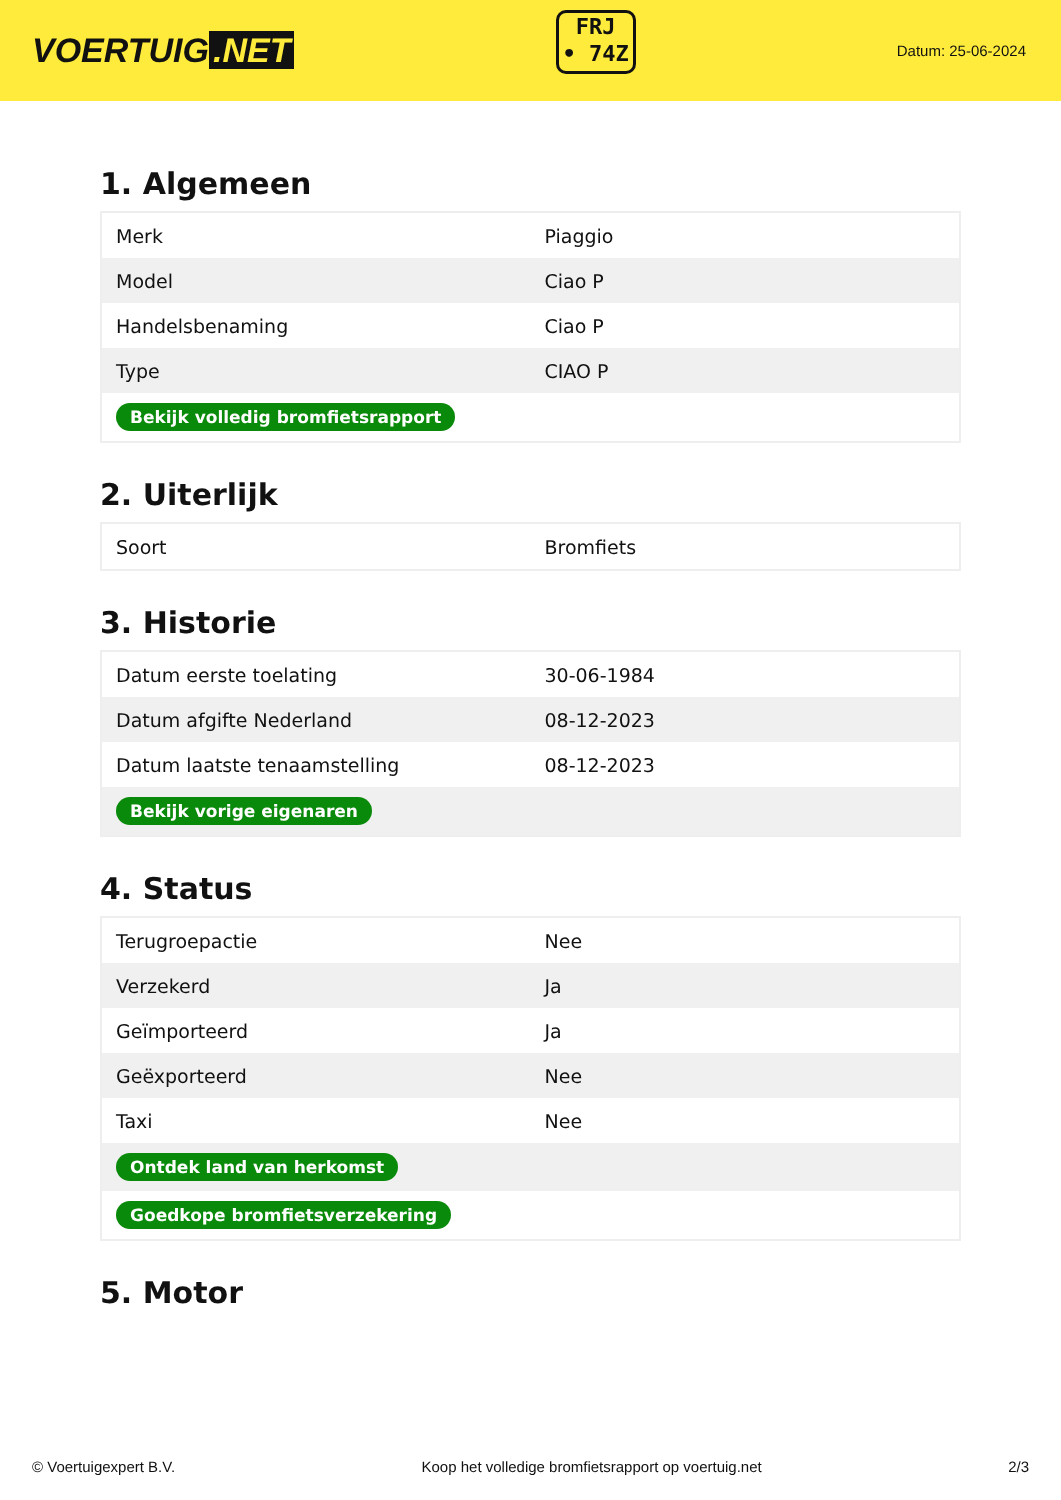VOERTUIG.NET
FRJ
• 74Z
Datum: 25-06-2024
1. Algemeen
| Merk | Piaggio |
| Model | Ciao P |
| Handelsbenaming | Ciao P |
| Type | CIAO P |
| Bekijk volledig bromfietsrapport | |
2. Uiterlijk
| Soort | Bromfiets |
3. Historie
| Datum eerste toelating | 30-06-1984 |
| Datum afgifte Nederland | 08-12-2023 |
| Datum laatste tenaamstelling | 08-12-2023 |
| Bekijk vorige eigenaren | |
4. Status
| Terugroepactie | Nee |
| Verzekerd | Ja |
| Geïmporteerd | Ja |
| Geëxporteerd | Nee |
| Taxi | Nee |
| Ontdek land van herkomst | |
| Goedkope bromfietsverzekering | |
5. Motor
© Voertuigexpert B.V. Koop het volledige bromfietsrapport op voertuig.net 2/3